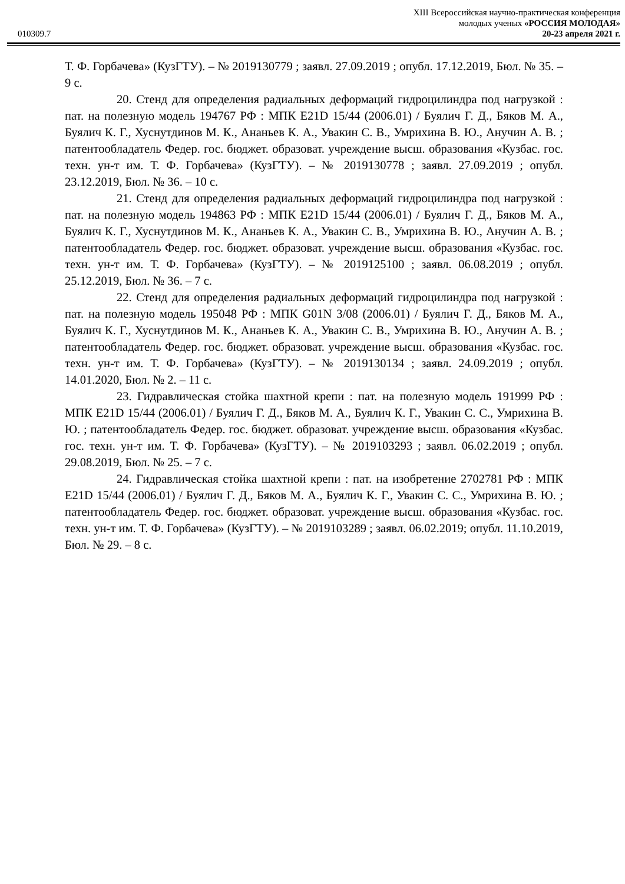010309.7
XIII Всероссийская научно-практическая конференция
молодых ученых «РОССИЯ МОЛОДАЯ»
20-23 апреля 2021 г.
Т. Ф. Горбачева» (КузГТУ). – № 2019130779 ; заявл. 27.09.2019 ; опубл. 17.12.2019, Бюл. № 35. – 9 с.
20. Стенд для определения радиальных деформаций гидроцилиндра под нагрузкой : пат. на полезную модель 194767 РФ : МПК E21D 15/44 (2006.01) / Буялич Г. Д., Бяков М. А., Буялич К. Г., Хуснутдинов М. К., Ананьев К. А., Увакин С. В., Умрихина В. Ю., Анучин А. В. ; патентообладатель Федер. гос. бюджет. образоват. учреждение высш. образования «Кузбас. гос. техн. ун-т им. Т. Ф. Горбачева» (КузГТУ). – № 2019130778 ; заявл. 27.09.2019 ; опубл. 23.12.2019, Бюл. № 36. – 10 с.
21. Стенд для определения радиальных деформаций гидроцилиндра под нагрузкой : пат. на полезную модель 194863 РФ : МПК E21D 15/44 (2006.01) / Буялич Г. Д., Бяков М. А., Буялич К. Г., Хуснутдинов М. К., Ананьев К. А., Увакин С. В., Умрихина В. Ю., Анучин А. В. ; патентообладатель Федер. гос. бюджет. образоват. учреждение высш. образования «Кузбас. гос. техн. ун-т им. Т. Ф. Горбачева» (КузГТУ). – № 2019125100 ; заявл. 06.08.2019 ; опубл. 25.12.2019, Бюл. № 36. – 7 с.
22. Стенд для определения радиальных деформаций гидроцилиндра под нагрузкой : пат. на полезную модель 195048 РФ : МПК G01N 3/08 (2006.01) / Буялич Г. Д., Бяков М. А., Буялич К. Г., Хуснутдинов М. К., Ананьев К. А., Увакин С. В., Умрихина В. Ю., Анучин А. В. ; патентообладатель Федер. гос. бюджет. образоват. учреждение высш. образования «Кузбас. гос. техн. ун-т им. Т. Ф. Горбачева» (КузГТУ). – № 2019130134 ; заявл. 24.09.2019 ; опубл. 14.01.2020, Бюл. № 2. – 11 с.
23. Гидравлическая стойка шахтной крепи : пат. на полезную модель 191999 РФ : МПК E21D 15/44 (2006.01) / Буялич Г. Д., Бяков М. А., Буялич К. Г., Увакин С. С., Умрихина В. Ю. ; патентообладатель Федер. гос. бюджет. образоват. учреждение высш. образования «Кузбас. гос. техн. ун-т им. Т. Ф. Горбачева» (КузГТУ). – № 2019103293 ; заявл. 06.02.2019 ; опубл. 29.08.2019, Бюл. № 25. – 7 с.
24. Гидравлическая стойка шахтной крепи : пат. на изобретение 2702781 РФ : МПК E21D 15/44 (2006.01) / Буялич Г. Д., Бяков М. А., Буялич К. Г., Увакин С. С., Умрихина В. Ю. ; патентообладатель Федер. гос. бюджет. образоват. учреждение высш. образования «Кузбас. гос. техн. ун-т им. Т. Ф. Горбачева» (КузГТУ). – № 2019103289 ; заявл. 06.02.2019; опубл. 11.10.2019, Бюл. № 29. – 8 с.